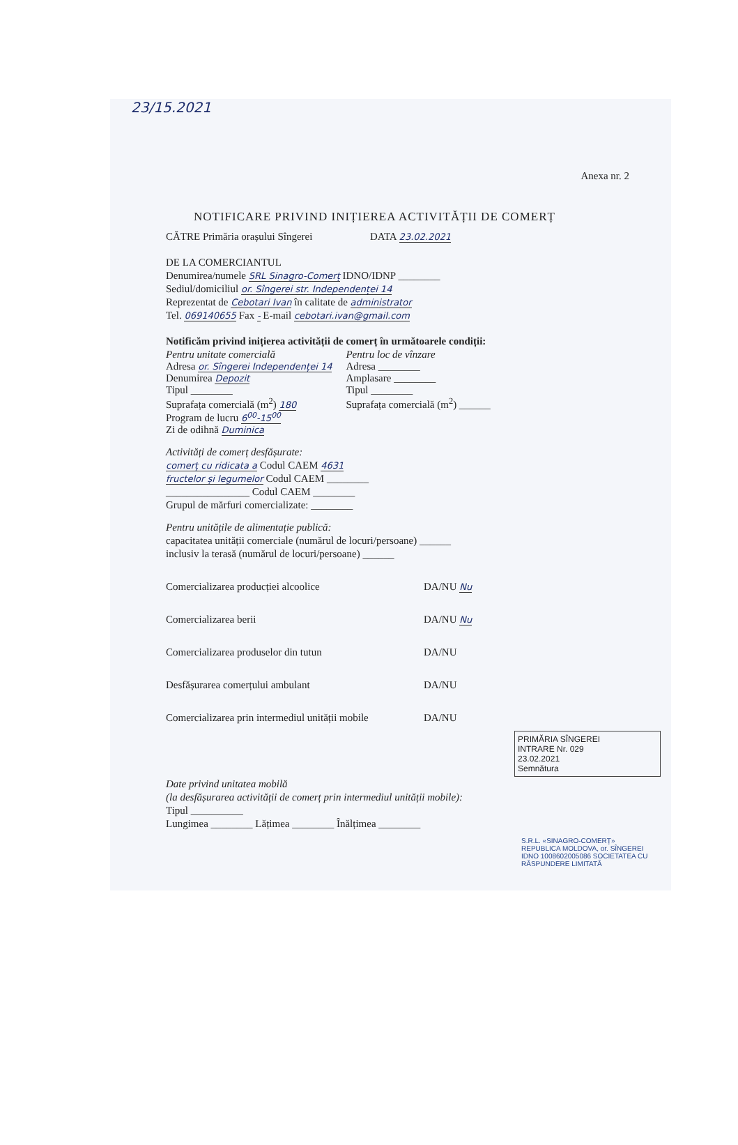23/15.2021
Anexa nr. 2
NOTIFICARE PRIVIND INIȚIEREA ACTIVITĂȚII DE COMERȚ
CĂTRE Primăria orașului Sîngerei DATA 23.02.2021
DE LA COMERCIANTUL
Denumirea/numele SRL Sinagro-Comerț IDNO/IDNP ________
Sediul/domiciliul or. Sîngerei str. Independenței 14
Reprezentat de Cebotari Ivan în calitate de administrator
Tel. 069140655 Fax - E-mail cebotari.ivan@gmail.com
Notificăm privind inițierea activității de comerț în următoarele condiții:
Pentru unitate comercială
Adresa or. Sîngerei Independenței 14
Denumirea Depozit
Tipul ________
Suprafața comercială (m<sup>2</sup>) 180
Program de lucru 6<sup>00</sup>-15<sup>00</sup>
Zi de odihnă Duminica
Pentru loc de vînzare
Adresa ________
Amplasare ________
Tipul ________
Suprafața comercială (m<sup>2</sup>) ______
Activități de comerț desfășurate:
comerț cu ridicata a Codul CAEM 4631
fructelor și legumelor Codul CAEM ________
________________ Codul CAEM ________
Grupul de mărfuri comercializate: ________
Pentru unitățile de alimentație publică:
capacitatea unității comerciale (numărul de locuri/persoane) ______
inclusiv la terasă (numărul de locuri/persoane) ______
Comercializarea producției alcoolice DA/NU Nu
Comercializarea berii DA/NU Nu
Comercializarea produselor din tutun DA/NU
Desfășurarea comerțului ambulant DA/NU
Comercializarea prin intermediul unității mobile DA/NU
PRIMĂRIA SÎNGEREI
INTRARE Nr. 029
23.02.2021
Semnătura
Date privind unitatea mobilă
(la desfășurarea activității de comerț prin intermediul unității mobile):
Tipul __________
Lungimea ________ Lățimea ________ Înălțimea ________
S.R.L. «SINAGRO-COMERȚ» REPUBLICA MOLDOVA, or. SÎNGEREI IDNO 1008602005086 SOCIETATEA CU RĂSPUNDERE LIMITATĂ